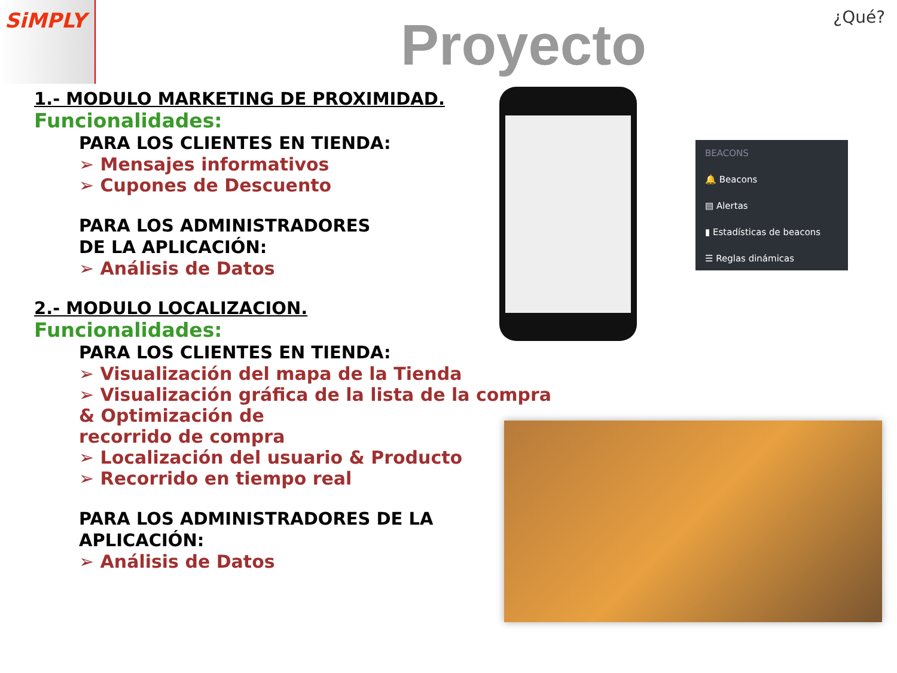SiMPLY
Proyecto ¿Qué?
1.- MODULO MARKETING DE PROXIMIDAD.
Funcionalidades:
PARA LOS CLIENTES EN TIENDA:
➢ Mensajes informativos
➢ Cupones de Descuento
PARA LOS ADMINISTRADORES
DE LA APLICACIÓN:
➢ Análisis de Datos
2.- MODULO LOCALIZACION.
Funcionalidades:
PARA LOS CLIENTES EN TIENDA:
➢ Visualización del mapa de la Tienda
➢ Visualización gráfica de la lista de la compra
& Optimización de
recorrido de compra
➢ Localización del usuario & Producto
➢ Recorrido en tiempo real
PARA LOS ADMINISTRADORES DE LA
APLICACIÓN:
➢ Análisis de Datos
BEACONS
🔔 Beacons
▤ Alertas
▮ Estadísticas de beacons
☰ Reglas dinámicas